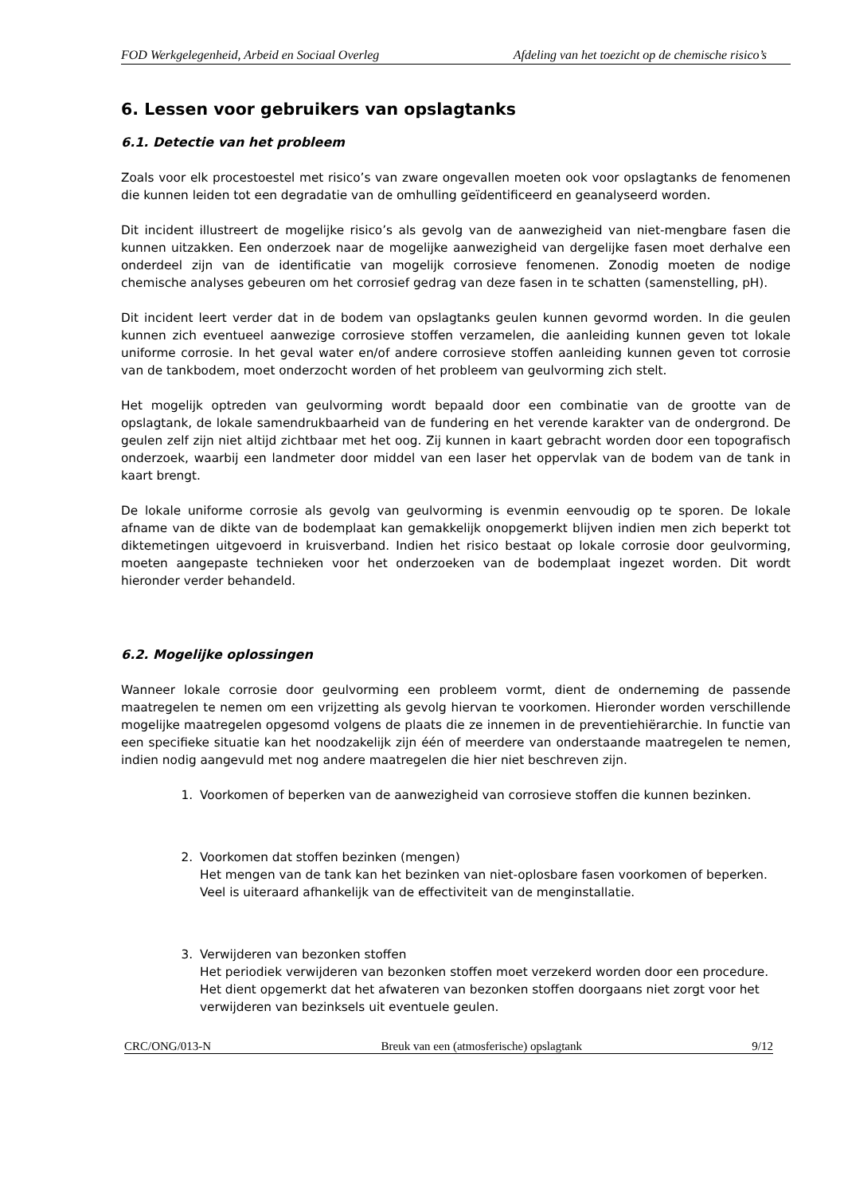FOD Werkgelegenheid, Arbeid en Sociaal Overleg Afdeling van het toezicht op de chemische risico’s
6. Lessen voor gebruikers van opslagtanks
6.1. Detectie van het probleem
Zoals voor elk procestoestel met risico’s van zware ongevallen moeten ook voor opslagtanks de fenomenen die kunnen leiden tot een degradatie van de omhulling geïdentificeerd en geanalyseerd worden.
Dit incident illustreert de mogelijke risico’s als gevolg van de aanwezigheid van niet-mengbare fasen die kunnen uitzakken. Een onderzoek naar de mogelijke aanwezigheid van dergelijke fasen moet derhalve een onderdeel zijn van de identificatie van mogelijk corrosieve fenomenen. Zonodig moeten de nodige chemische analyses gebeuren om het corrosief gedrag van deze fasen in te schatten (samenstelling, pH).
Dit incident leert verder dat in de bodem van opslagtanks geulen kunnen gevormd worden. In die geulen kunnen zich eventueel aanwezige corrosieve stoffen verzamelen, die aanleiding kunnen geven tot lokale uniforme corrosie. In het geval water en/of andere corrosieve stoffen aanleiding kunnen geven tot corrosie van de tankbodem, moet onderzocht worden of het probleem van geulvorming zich stelt.
Het mogelijk optreden van geulvorming wordt bepaald door een combinatie van de grootte van de opslagtank, de lokale samendrukbaarheid van de fundering en het verende karakter van de ondergrond. De geulen zelf zijn niet altijd zichtbaar met het oog. Zij kunnen in kaart gebracht worden door een topografisch onderzoek, waarbij een landmeter door middel van een laser het oppervlak van de bodem van de tank in kaart brengt.
De lokale uniforme corrosie als gevolg van geulvorming is evenmin eenvoudig op te sporen. De lokale afname van de dikte van de bodemplaat kan gemakkelijk onopgemerkt blijven indien men zich beperkt tot diktemetingen uitgevoerd in kruisverband. Indien het risico bestaat op lokale corrosie door geulvorming, moeten aangepaste technieken voor het onderzoeken van de bodemplaat ingezet worden. Dit wordt hieronder verder behandeld.
6.2. Mogelijke oplossingen
Wanneer lokale corrosie door geulvorming een probleem vormt, dient de onderneming de passende maatregelen te nemen om een vrijzetting als gevolg hiervan te voorkomen. Hieronder worden verschillende mogelijke maatregelen opgesomd volgens de plaats die ze innemen in de preventiehiërarchie. In functie van een specifieke situatie kan het noodzakelijk zijn één of meerdere van onderstaande maatregelen te nemen, indien nodig aangevuld met nog andere maatregelen die hier niet beschreven zijn.
1. Voorkomen of beperken van de aanwezigheid van corrosieve stoffen die kunnen bezinken.
2. Voorkomen dat stoffen bezinken (mengen)
Het mengen van de tank kan het bezinken van niet-oplosbare fasen voorkomen of beperken. Veel is uiteraard afhankelijk van de effectiviteit van de menginstallatie.
3. Verwijderen van bezonken stoffen
Het periodiek verwijderen van bezonken stoffen moet verzekerd worden door een procedure.
Het dient opgemerkt dat het afwateren van bezonken stoffen doorgaans niet zorgt voor het verwijderen van bezinksels uit eventuele geulen.
CRC/ONG/013-N Breuk van een (atmosferische) opslagtank 9/12